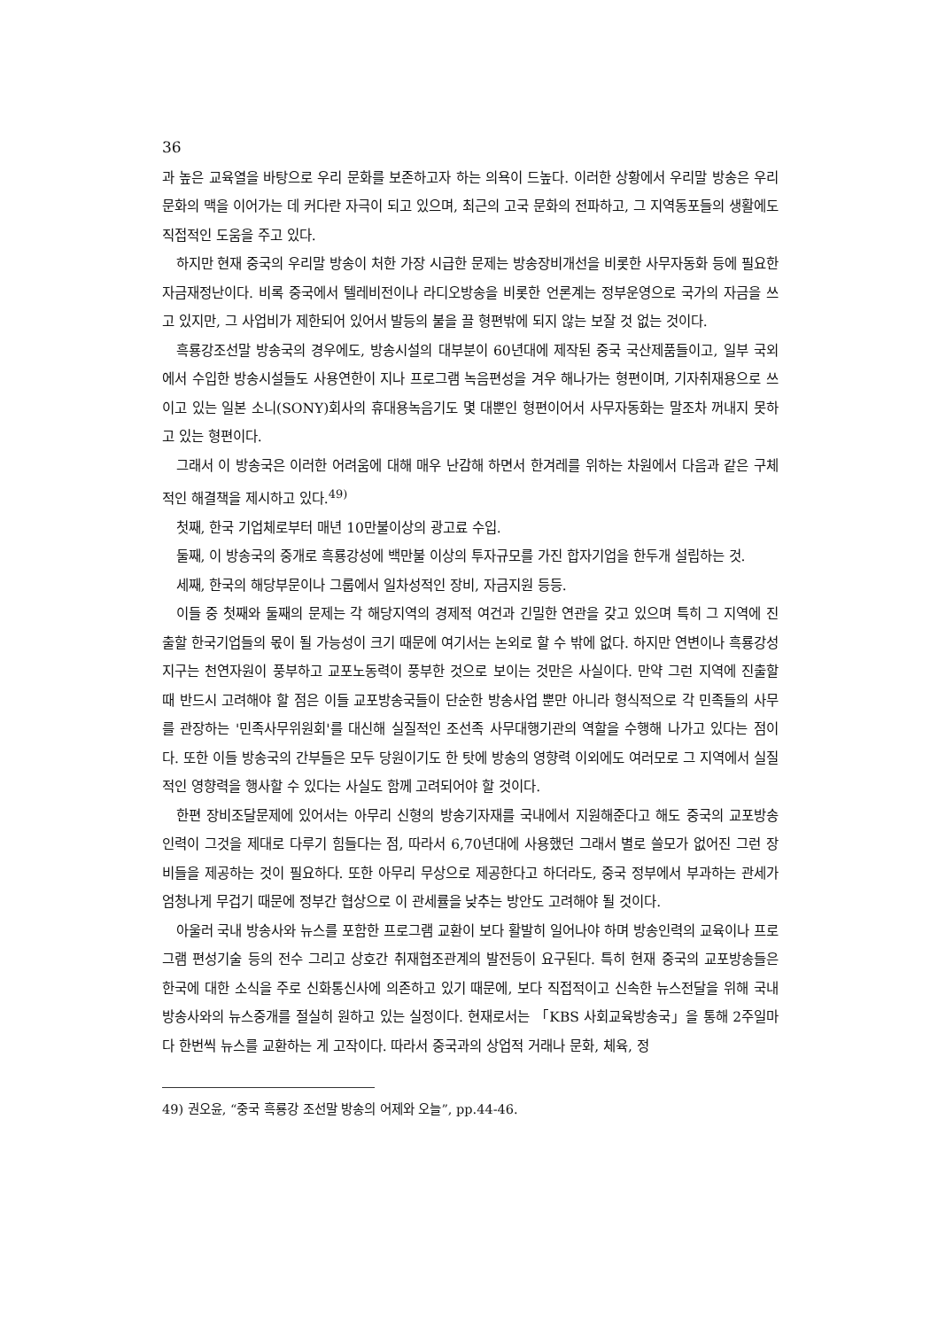36
과 높은 교육열을 바탕으로 우리 문화를 보존하고자 하는 의욕이 드높다. 이러한 상황에서 우리말 방송은 우리 문화의 맥을 이어가는 데 커다란 자극이 되고 있으며, 최근의 고국 문화의 전파하고, 그 지역동포들의 생활에도 직접적인 도움을 주고 있다.
하지만 현재 중국의 우리말 방송이 처한 가장 시급한 문제는 방송장비개선을 비롯한 사무자동화 등에 필요한 자금재정난이다. 비록 중국에서 텔레비전이나 라디오방송을 비롯한 언론계는 정부운영으로 국가의 자금을 쓰고 있지만, 그 사업비가 제한되어 있어서 발등의 불을 끌 형편밖에 되지 않는 보잘 것 없는 것이다.
흑룡강조선말 방송국의 경우에도, 방송시설의 대부분이 60년대에 제작된 중국 국산제품들이고, 일부 국외에서 수입한 방송시설들도 사용연한이 지나 프로그램 녹음편성을 겨우 해나가는 형편이며, 기자취재용으로 쓰이고 있는 일본 소니(SONY)회사의 휴대용녹음기도 몇 대뿐인 형편이어서 사무자동화는 말조차 꺼내지 못하고 있는 형편이다.
그래서 이 방송국은 이러한 어려움에 대해 매우 난감해 하면서 한겨레를 위하는 차원에서 다음과 같은 구체적인 해결책을 제시하고 있다.<sup>49)</sup>
첫째, 한국 기업체로부터 매년 10만불이상의 광고료 수입.
둘째, 이 방송국의 중개로 흑룡강성에 백만불 이상의 투자규모를 가진 합자기업을 한두개 설립하는 것.
세째, 한국의 해당부문이나 그룹에서 일차성적인 장비, 자금지원 등등.
이들 중 첫째와 둘째의 문제는 각 해당지역의 경제적 여건과 긴밀한 연관을 갖고 있으며 특히 그 지역에 진출할 한국기업들의 몫이 될 가능성이 크기 때문에 여기서는 논외로 할 수 밖에 없다. 하지만 연변이나 흑룡강성지구는 천연자원이 풍부하고 교포노동력이 풍부한 것으로 보이는 것만은 사실이다. 만약 그런 지역에 진출할 때 반드시 고려해야 할 점은 이들 교포방송국들이 단순한 방송사업 뿐만 아니라 형식적으로 각 민족들의 사무를 관장하는 '민족사무위원회'를 대신해 실질적인 조선족 사무대행기관의 역할을 수행해 나가고 있다는 점이다. 또한 이들 방송국의 간부들은 모두 당원이기도 한 탓에 방송의 영향력 이외에도 여러모로 그 지역에서 실질적인 영향력을 행사할 수 있다는 사실도 함께 고려되어야 할 것이다.
한편 장비조달문제에 있어서는 아무리 신형의 방송기자재를 국내에서 지원해준다고 해도 중국의 교포방송 인력이 그것을 제대로 다루기 힘들다는 점, 따라서 6,70년대에 사용했던 그래서 별로 쓸모가 없어진 그런 장비들을 제공하는 것이 필요하다. 또한 아무리 무상으로 제공한다고 하더라도, 중국 정부에서 부과하는 관세가 엄청나게 무겁기 때문에 정부간 협상으로 이 관세률을 낮추는 방안도 고려해야 될 것이다.
아울러 국내 방송사와 뉴스를 포함한 프로그램 교환이 보다 활발히 일어나야 하며 방송인력의 교육이나 프로그램 편성기술 등의 전수 그리고 상호간 취재협조관계의 발전등이 요구된다. 특히 현재 중국의 교포방송들은 한국에 대한 소식을 주로 신화통신사에 의존하고 있기 때문에, 보다 직접적이고 신속한 뉴스전달을 위해 국내방송사와의 뉴스중개를 절실히 원하고 있는 실정이다. 현재로서는 「KBS 사회교육방송국」을 통해 2주일마다 한번씩 뉴스를 교환하는 게 고작이다. 따라서 중국과의 상업적 거래나 문화, 체육, 정
49) 권오윤, “중국 흑룡강 조선말 방송의 어제와 오늘”, pp.44-46.